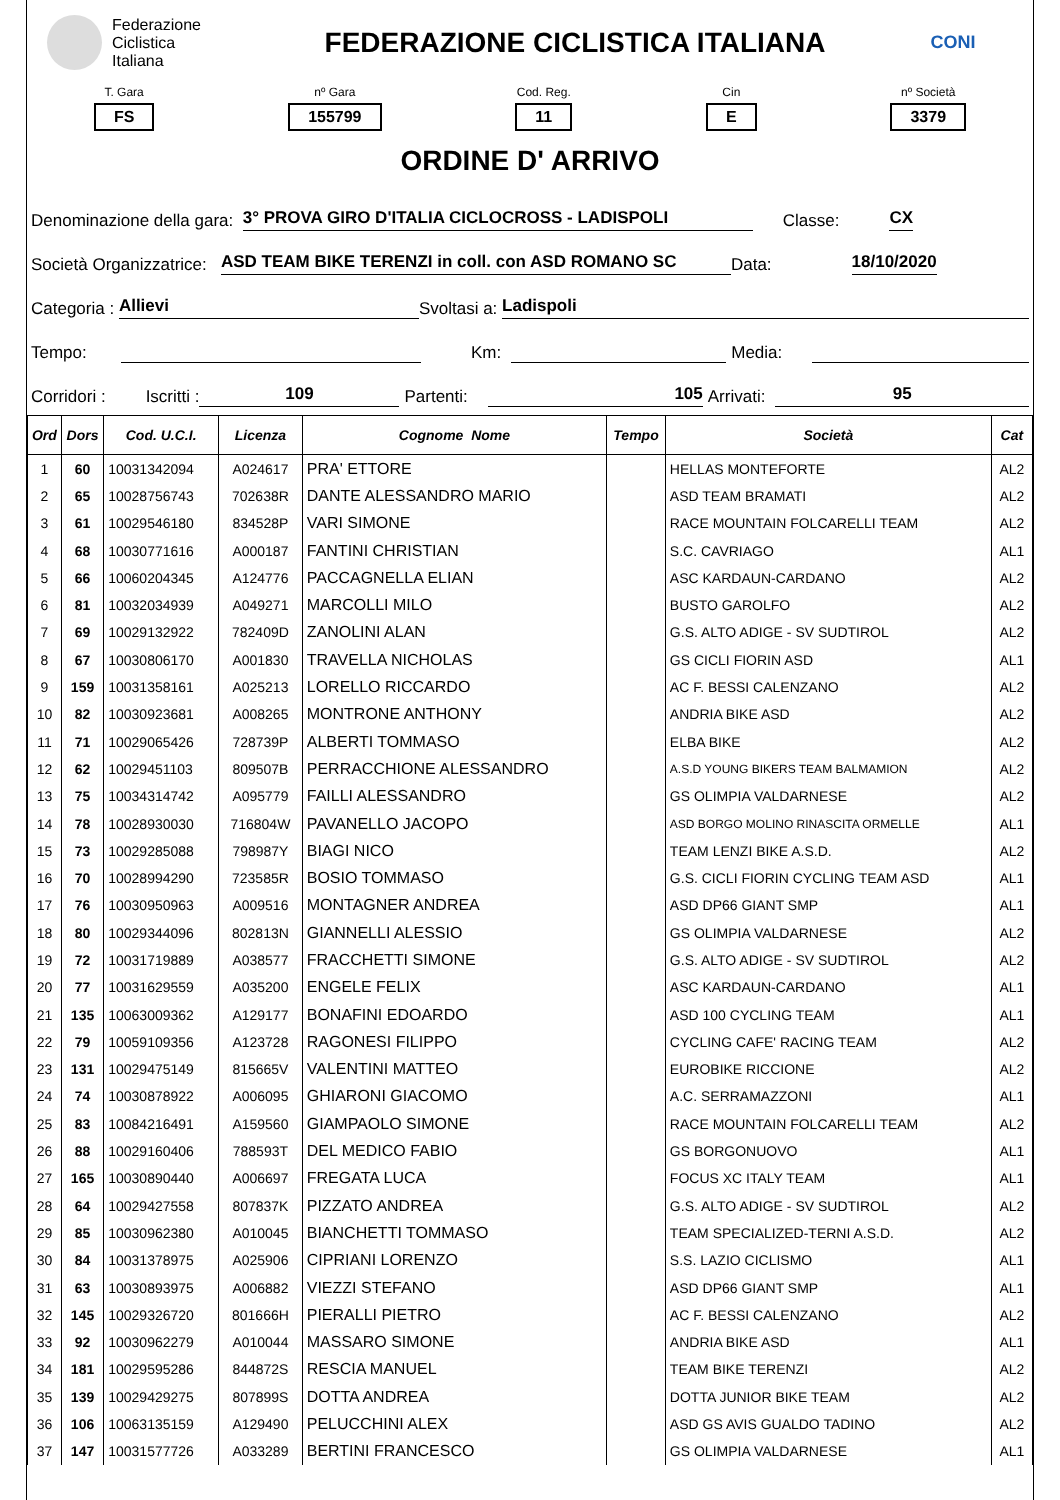Federazione
Ciclistica
Italiana
FEDERAZIONE CICLISTICA ITALIANA
CONI
T. Gara
FS
nº Gara
155799
Cod. Reg.
11
Cin
E
nº Società
3379
ORDINE D' ARRIVO
Denominazione della gara: 3° PROVA GIRO D'ITALIA CICLOCROSS - LADISPOLI Classe: CX
Società Organizzatrice: ASD TEAM BIKE TERENZI in coll. con ASD ROMANO SC Data: 18/10/2020
Categoria : Allievi Svoltasi a: Ladispoli
Tempo: Km: Media:
Corridori : Iscritti : 109 Partenti: 105 Arrivati: 95
| Ord | Dors | Cod. U.C.I. | Licenza | Cognome Nome | Tempo | Società | Cat |
| --- | --- | --- | --- | --- | --- | --- | --- |
| 1 | 60 | 10031342094 | A024617 | PRA' ETTORE | | HELLAS MONTEFORTE | AL2 |
| 2 | 65 | 10028756743 | 702638R | DANTE ALESSANDRO MARIO | | ASD TEAM BRAMATI | AL2 |
| 3 | 61 | 10029546180 | 834528P | VARI SIMONE | | RACE MOUNTAIN FOLCARELLI TEAM | AL2 |
| 4 | 68 | 10030771616 | A000187 | FANTINI CHRISTIAN | | S.C. CAVRIAGO | AL1 |
| 5 | 66 | 10060204345 | A124776 | PACCAGNELLA ELIAN | | ASC KARDAUN-CARDANO | AL2 |
| 6 | 81 | 10032034939 | A049271 | MARCOLLI MILO | | BUSTO GAROLFO | AL2 |
| 7 | 69 | 10029132922 | 782409D | ZANOLINI ALAN | | G.S. ALTO ADIGE - SV SUDTIROL | AL2 |
| 8 | 67 | 10030806170 | A001830 | TRAVELLA NICHOLAS | | GS CICLI FIORIN ASD | AL1 |
| 9 | 159 | 10031358161 | A025213 | LORELLO RICCARDO | | AC F. BESSI CALENZANO | AL2 |
| 10 | 82 | 10030923681 | A008265 | MONTRONE ANTHONY | | ANDRIA BIKE ASD | AL2 |
| 11 | 71 | 10029065426 | 728739P | ALBERTI TOMMASO | | ELBA BIKE | AL2 |
| 12 | 62 | 10029451103 | 809507B | PERRACCHIONE ALESSANDRO | | A.S.D YOUNG BIKERS TEAM BALMAMION | AL2 |
| 13 | 75 | 10034314742 | A095779 | FAILLI ALESSANDRO | | GS OLIMPIA VALDARNESE | AL2 |
| 14 | 78 | 10028930030 | 716804W | PAVANELLO JACOPO | | ASD BORGO MOLINO RINASCITA ORMELLE | AL1 |
| 15 | 73 | 10029285088 | 798987Y | BIAGI NICO | | TEAM LENZI BIKE A.S.D. | AL2 |
| 16 | 70 | 10028994290 | 723585R | BOSIO TOMMASO | | G.S. CICLI FIORIN CYCLING TEAM ASD | AL1 |
| 17 | 76 | 10030950963 | A009516 | MONTAGNER ANDREA | | ASD DP66 GIANT SMP | AL1 |
| 18 | 80 | 10029344096 | 802813N | GIANNELLI ALESSIO | | GS OLIMPIA VALDARNESE | AL2 |
| 19 | 72 | 10031719889 | A038577 | FRACCHETTI SIMONE | | G.S. ALTO ADIGE - SV SUDTIROL | AL2 |
| 20 | 77 | 10031629559 | A035200 | ENGELE FELIX | | ASC KARDAUN-CARDANO | AL1 |
| 21 | 135 | 10063009362 | A129177 | BONAFINI EDOARDO | | ASD 100 CYCLING TEAM | AL1 |
| 22 | 79 | 10059109356 | A123728 | RAGONESI FILIPPO | | CYCLING CAFE' RACING TEAM | AL2 |
| 23 | 131 | 10029475149 | 815665V | VALENTINI MATTEO | | EUROBIKE RICCIONE | AL2 |
| 24 | 74 | 10030878922 | A006095 | GHIARONI GIACOMO | | A.C. SERRAMAZZONI | AL1 |
| 25 | 83 | 10084216491 | A159560 | GIAMPAOLO SIMONE | | RACE MOUNTAIN FOLCARELLI TEAM | AL2 |
| 26 | 88 | 10029160406 | 788593T | DEL MEDICO FABIO | | GS BORGONUOVO | AL1 |
| 27 | 165 | 10030890440 | A006697 | FREGATA LUCA | | FOCUS XC ITALY TEAM | AL1 |
| 28 | 64 | 10029427558 | 807837K | PIZZATO ANDREA | | G.S. ALTO ADIGE - SV SUDTIROL | AL2 |
| 29 | 85 | 10030962380 | A010045 | BIANCHETTI TOMMASO | | TEAM SPECIALIZED-TERNI A.S.D. | AL2 |
| 30 | 84 | 10031378975 | A025906 | CIPRIANI LORENZO | | S.S. LAZIO CICLISMO | AL1 |
| 31 | 63 | 10030893975 | A006882 | VIEZZI STEFANO | | ASD DP66 GIANT SMP | AL1 |
| 32 | 145 | 10029326720 | 801666H | PIERALLI PIETRO | | AC F. BESSI CALENZANO | AL2 |
| 33 | 92 | 10030962279 | A010044 | MASSARO SIMONE | | ANDRIA BIKE ASD | AL1 |
| 34 | 181 | 10029595286 | 844872S | RESCIA MANUEL | | TEAM BIKE TERENZI | AL2 |
| 35 | 139 | 10029429275 | 807899S | DOTTA ANDREA | | DOTTA JUNIOR BIKE TEAM | AL2 |
| 36 | 106 | 10063135159 | A129490 | PELUCCHINI ALEX | | ASD GS AVIS GUALDO TADINO | AL2 |
| 37 | 147 | 10031577726 | A033289 | BERTINI FRANCESCO | | GS OLIMPIA VALDARNESE | AL1 |